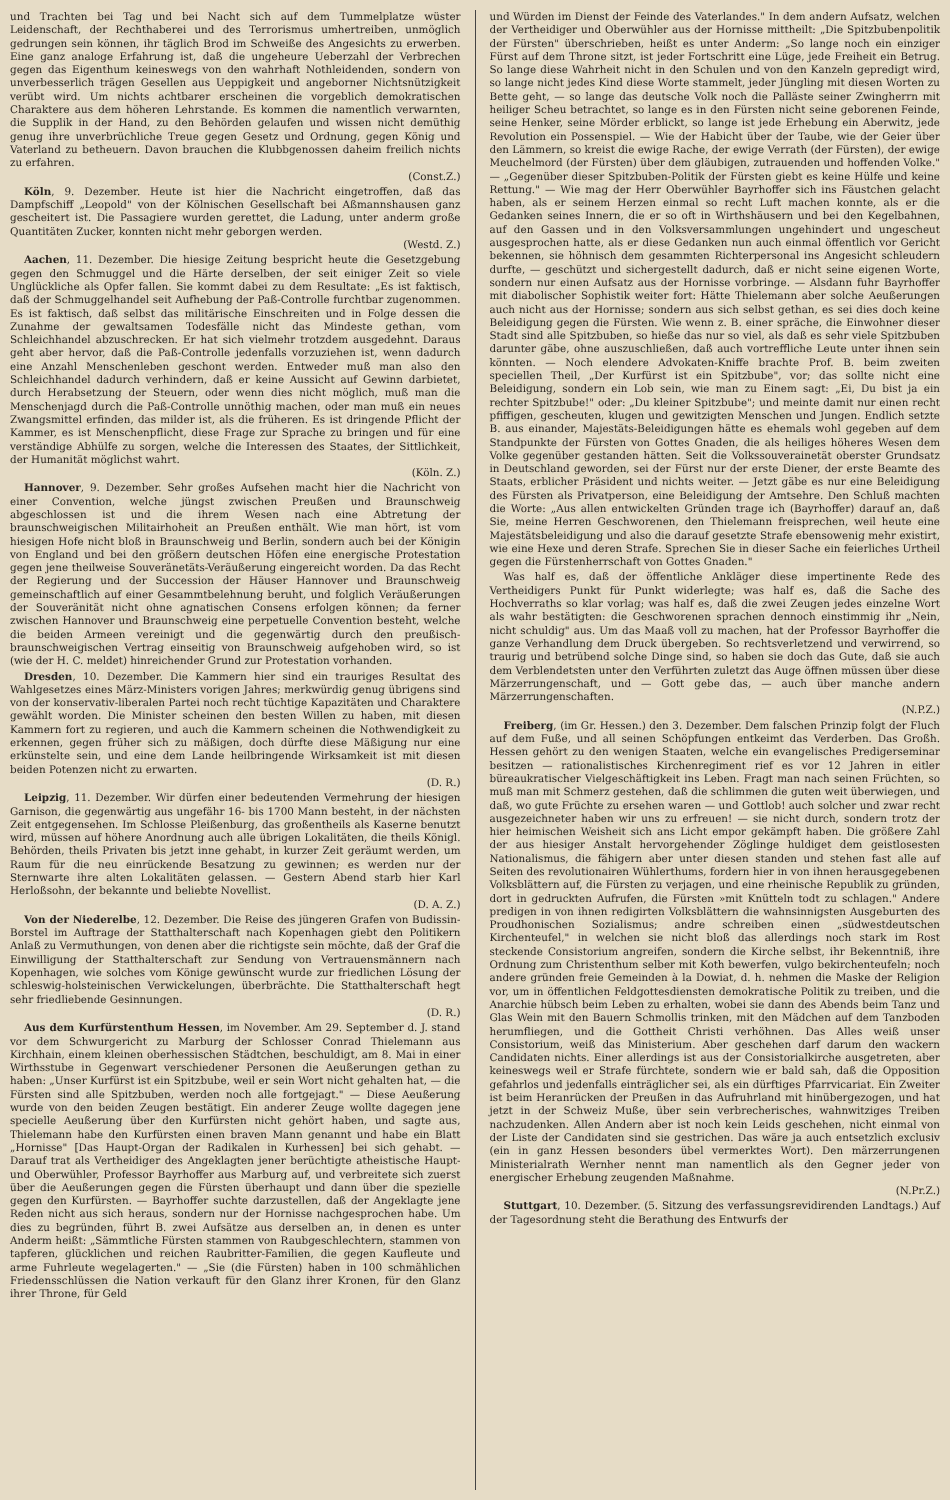und Trachten bei Tag und bei Nacht sich auf dem Tummelplatze wüster Leidenschaft, der Rechthaberei und des Terrorismus umhertreiben, unmöglich gedrungen sein können, ihr täglich Brod im Schweiße des Angesichts zu erwerben. Eine ganz analoge Erfahrung ist, daß die ungeheure Ueberzahl der Verbrechen gegen das Eigenthum keineswegs von den wahrhaft Nothleidenden, sondern von unverbesserlich trägen Gesellen aus Ueppigkeit und angeborner Nichtsnützigkeit verübt wird. Um nichts achtbarer erscheinen die vorgeblich demokratischen Charaktere aus dem höheren Lehrstande. Es kommen die namentlich verwarnten, die Supplik in der Hand, zu den Behörden gelaufen und wissen nicht demüthig genug ihre unverbrüchliche Treue gegen Gesetz und Ordnung, gegen König und Vaterland zu betheuern. Davon brauchen die Klubbgenossen daheim freilich nichts zu erfahren.
(Const.Z.)
Köln, 9. Dezember. Heute ist hier die Nachricht eingetroffen, daß das Dampfschiff „Leopold" von der Kölnischen Gesellschaft bei Aßmannshausen ganz gescheitert ist. Die Passagiere wurden gerettet, die Ladung, unter anderm große Quantitäten Zucker, konnten nicht mehr geborgen werden.
(Westd. Z.)
Aachen, 11. Dezember. Die hiesige Zeitung bespricht heute die Gesetzgebung gegen den Schmuggel und die Härte derselben, der seit einiger Zeit so viele Unglückliche als Opfer fallen. Sie kommt dabei zu dem Resultate: „Es ist faktisch, daß der Schmuggelhandel seit Aufhebung der Paß-Controlle furchtbar zugenommen. Es ist faktisch, daß selbst das militärische Einschreiten und in Folge dessen die Zunahme der gewaltsamen Todesfälle nicht das Mindeste gethan, vom Schleichhandel abzuschrecken. Er hat sich vielmehr trotzdem ausgedehnt. Daraus geht aber hervor, daß die Paß-Controlle jedenfalls vorzuziehen ist, wenn dadurch eine Anzahl Menschenleben geschont werden. Entweder muß man also den Schleichhandel dadurch verhindern, daß er keine Aussicht auf Gewinn darbietet, durch Herabsetzung der Steuern, oder wenn dies nicht möglich, muß man die Menschenjagd durch die Paß-Controlle unnöthig machen, oder man muß ein neues Zwangsmittel erfinden, das milder ist, als die früheren. Es ist dringende Pflicht der Kammer, es ist Menschenpflicht, diese Frage zur Sprache zu bringen und für eine verständige Abhülfe zu sorgen, welche die Interessen des Staates, der Sittlichkeit, der Humanität möglichst wahrt.
(Köln. Z.)
Hannover, 9. Dezember. Sehr großes Aufsehen macht hier die Nachricht von einer Convention, welche jüngst zwischen Preußen und Braunschweig abgeschlossen ist und die ihrem Wesen nach eine Abtretung der braunschweigischen Militairhoheit an Preußen enthält. Wie man hört, ist vom hiesigen Hofe nicht bloß in Braunschweig und Berlin, sondern auch bei der Königin von England und bei den größern deutschen Höfen eine energische Protestation gegen jene theilweise Souveränetäts-Veräußerung eingereicht worden. Da das Recht der Regierung und der Succession der Häuser Hannover und Braunschweig gemeinschaftlich auf einer Gesammtbelehnung beruht, und folglich Veräußerungen der Souveränität nicht ohne agnatischen Consens erfolgen können; da ferner zwischen Hannover und Braunschweig eine perpetuelle Convention besteht, welche die beiden Armeen vereinigt und die gegenwärtig durch den preußisch-braunschweigischen Vertrag einseitig von Braunschweig aufgehoben wird, so ist (wie der H. C. meldet) hinreichender Grund zur Protestation vorhanden.
Dresden, 10. Dezember. Die Kammern hier sind ein trauriges Resultat des Wahlgesetzes eines März-Ministers vorigen Jahres; merkwürdig genug übrigens sind von der konservativ-liberalen Partei noch recht tüchtige Kapazitäten und Charaktere gewählt worden. Die Minister scheinen den besten Willen zu haben, mit diesen Kammern fort zu regieren, und auch die Kammern scheinen die Nothwendigkeit zu erkennen, gegen früher sich zu mäßigen, doch dürfte diese Mäßigung nur eine erkünstelte sein, und eine dem Lande heilbringende Wirksamkeit ist mit diesen beiden Potenzen nicht zu erwarten.
(D. R.)
Leipzig, 11. Dezember. Wir dürfen einer bedeutenden Vermehrung der hiesigen Garnison, die gegenwärtig aus ungefähr 16- bis 1700 Mann besteht, in der nächsten Zeit entgegensehen. Im Schlosse Pleißenburg, das großentheils als Kaserne benutzt wird, müssen auf höhere Anordnung auch alle übrigen Lokalitäten, die theils Königl. Behörden, theils Privaten bis jetzt inne gehabt, in kurzer Zeit geräumt werden, um Raum für die neu einrückende Besatzung zu gewinnen; es werden nur der Sternwarte ihre alten Lokalitäten gelassen. — Gestern Abend starb hier Karl Herloßsohn, der bekannte und beliebte Novellist.
(D. A. Z.)
Von der Niederelbe, 12. Dezember. Die Reise des jüngeren Grafen von Budissin-Borstel im Auftrage der Statthalterschaft nach Kopenhagen giebt den Politikern Anlaß zu Vermuthungen, von denen aber die richtigste sein möchte, daß der Graf die Einwilligung der Statthalterschaft zur Sendung von Vertrauensmännern nach Kopenhagen, wie solches vom Könige gewünscht wurde zur friedlichen Lösung der schleswig-holsteinischen Verwickelungen, überbrächte. Die Statthalterschaft hegt sehr friedliebende Gesinnungen.
(D. R.)
Aus dem Kurfürstenthum Hessen, im November. Am 29. September d. J. stand vor dem Schwurgericht zu Marburg der Schlosser Conrad Thielemann aus Kirchhain, einem kleinen oberhessischen Städtchen, beschuldigt, am 8. Mai in einer Wirthsstube in Gegenwart verschiedener Personen die Aeußerungen gethan zu haben: „Unser Kurfürst ist ein Spitzbube, weil er sein Wort nicht gehalten hat, — die Fürsten sind alle Spitzbuben, werden noch alle fortgejagt." — Diese Aeußerung wurde von den beiden Zeugen bestätigt. Ein anderer Zeuge wollte dagegen jene specielle Aeußerung über den Kurfürsten nicht gehört haben, und sagte aus, Thielemann habe den Kurfürsten einen braven Mann genannt und habe ein Blatt „Hornisse" [Das Haupt-Organ der Radikalen in Kurhessen] bei sich gehabt. — Darauf trat als Vertheidiger des Angeklagten jener berüchtigte atheistische Haupt- und Oberwühler, Professor Bayrhoffer aus Marburg auf, und verbreitete sich zuerst über die Aeußerungen gegen die Fürsten überhaupt und dann über die spezielle gegen den Kurfürsten. — Bayrhoffer suchte darzustellen, daß der Angeklagte jene Reden nicht aus sich heraus, sondern nur der Hornisse nachgesprochen habe. Um dies zu begründen, führt B. zwei Aufsätze aus derselben an, in denen es unter Anderm heißt: „Sämmtliche Fürsten stammen von Raubgeschlechtern, stammen von tapferen, glücklichen und reichen Raubritter-Familien, die gegen Kaufleute und arme Fuhrleute wegelagerten." — „Sie (die Fürsten) haben in 100 schmählichen Friedensschlüssen die Nation verkauft für den Glanz ihrer Kronen, für den Glanz ihrer Throne, für Geld
und Würden im Dienst der Feinde des Vaterlandes." In dem andern Aufsatz, welchen der Vertheidiger und Oberwühler aus der Hornisse mittheilt: „Die Spitzbubenpolitik der Fürsten" überschrieben, heißt es unter Anderm: „So lange noch ein einziger Fürst auf dem Throne sitzt, ist jeder Fortschritt eine Lüge, jede Freiheit ein Betrug. So lange diese Wahrheit nicht in den Schulen und von den Kanzeln gepredigt wird, so lange nicht jedes Kind diese Worte stammelt, jeder Jüngling mit diesen Worten zu Bette geht, — so lange das deutsche Volk noch die Palläste seiner Zwingherrn mit heiliger Scheu betrachtet, so lange es in den Fürsten nicht seine geborenen Feinde, seine Henker, seine Mörder erblickt, so lange ist jede Erhebung ein Aberwitz, jede Revolution ein Possenspiel. — Wie der Habicht über der Taube, wie der Geier über den Lämmern, so kreist die ewige Rache, der ewige Verrath (der Fürsten), der ewige Meuchelmord (der Fürsten) über dem gläubigen, zutrauenden und hoffenden Volke." — „Gegenüber dieser Spitzbuben-Politik der Fürsten giebt es keine Hülfe und keine Rettung." — Wie mag der Herr Oberwühler Bayrhoffer sich ins Fäustchen gelacht haben, als er seinem Herzen einmal so recht Luft machen konnte, als er die Gedanken seines Innern, die er so oft in Wirthshäusern und bei den Kegelbahnen, auf den Gassen und in den Volksversammlungen ungehindert und ungescheut ausgesprochen hatte, als er diese Gedanken nun auch einmal öffentlich vor Gericht bekennen, sie höhnisch dem gesammten Richterpersonal ins Angesicht schleudern durfte, — geschützt und sichergestellt dadurch, daß er nicht seine eigenen Worte, sondern nur einen Aufsatz aus der Hornisse vorbringe. — Alsdann fuhr Bayrhoffer mit diabolischer Sophistik weiter fort: Hätte Thielemann aber solche Aeußerungen auch nicht aus der Hornisse; sondern aus sich selbst gethan, es sei dies doch keine Beleidigung gegen die Fürsten. Wie wenn z. B. einer spräche, die Einwohner dieser Stadt sind alle Spitzbuben, so hieße das nur so viel, als daß es sehr viele Spitzbuben darunter gäbe, ohne auszuschließen, daß auch vortreffliche Leute unter ihnen sein könnten. — Noch elendere Advokaten-Kniffe brachte Prof. B. beim zweiten speciellen Theil, „Der Kurfürst ist ein Spitzbube", vor; das sollte nicht eine Beleidigung, sondern ein Lob sein, wie man zu Einem sagt: „Ei, Du bist ja ein rechter Spitzbube!" oder: „Du kleiner Spitzbube"; und meinte damit nur einen recht pfiffigen, gescheuten, klugen und gewitzigten Menschen und Jungen. Endlich setzte B. aus einander, Majestäts-Beleidigungen hätte es ehemals wohl gegeben auf dem Standpunkte der Fürsten von Gottes Gnaden, die als heiliges höheres Wesen dem Volke gegenüber gestanden hätten. Seit die Volkssouverainetät oberster Grundsatz in Deutschland geworden, sei der Fürst nur der erste Diener, der erste Beamte des Staats, erblicher Präsident und nichts weiter. — Jetzt gäbe es nur eine Beleidigung des Fürsten als Privatperson, eine Beleidigung der Amtsehre. Den Schluß machten die Worte: „Aus allen entwickelten Gründen trage ich (Bayrhoffer) darauf an, daß Sie, meine Herren Geschworenen, den Thielemann freisprechen, weil heute eine Majestätsbeleidigung und also die darauf gesetzte Strafe ebensowenig mehr existirt, wie eine Hexe und deren Strafe. Sprechen Sie in dieser Sache ein feierliches Urtheil gegen die Fürstenherrschaft von Gottes Gnaden."
Was half es, daß der öffentliche Ankläger diese impertinente Rede des Vertheidigers Punkt für Punkt widerlegte; was half es, daß die Sache des Hochverraths so klar vorlag; was half es, daß die zwei Zeugen jedes einzelne Wort als wahr bestätigten: die Geschworenen sprachen dennoch einstimmig ihr „Nein, nicht schuldig" aus. Um das Maaß voll zu machen, hat der Professor Bayrhoffer die ganze Verhandlung dem Druck übergeben. So rechtsverletzend und verwirrend, so traurig und betrübend solche Dinge sind, so haben sie doch das Gute, daß sie auch dem Verblendetsten unter den Verführten zuletzt das Auge öffnen müssen über diese Märzerrungenschaft, und — Gott gebe das, — auch über manche andern Märzerrungenschaften.
(N.P.Z.)
Freiberg, (im Gr. Hessen.) den 3. Dezember. Dem falschen Prinzip folgt der Fluch auf dem Fuße, und all seinen Schöpfungen entkeimt das Verderben. Das Großh. Hessen gehört zu den wenigen Staaten, welche ein evangelisches Predigerseminar besitzen — rationalistisches Kirchenregiment rief es vor 12 Jahren in eitler büreaukratischer Vielgeschäftigkeit ins Leben. Fragt man nach seinen Früchten, so muß man mit Schmerz gestehen, daß die schlimmen die guten weit überwiegen, und daß, wo gute Früchte zu ersehen waren — und Gottlob! auch solcher und zwar recht ausgezeichneter haben wir uns zu erfreuen! — sie nicht durch, sondern trotz der hier heimischen Weisheit sich ans Licht empor gekämpft haben. Die größere Zahl der aus hiesiger Anstalt hervorgehender Zöglinge huldiget dem geistlosesten Nationalismus, die fähigern aber unter diesen standen und stehen fast alle auf Seiten des revolutionairen Wühlerthums, fordern hier in von ihnen herausgegebenen Volksblättern auf, die Fürsten zu verjagen, und eine rheinische Republik zu gründen, dort in gedruckten Aufrufen, die Fürsten »mit Knütteln todt zu schlagen." Andere predigen in von ihnen redigirten Volksblättern die wahnsinnigsten Ausgeburten des Proudhonischen Sozialismus; andre schreiben einen „südwestdeutschen Kirchenteufel," in welchen sie nicht bloß das allerdings noch stark im Rost steckende Consistorium angreifen, sondern die Kirche selbst, ihr Bekenntniß, ihre Ordnung zum Christenthum selber mit Koth bewerfen, vulgo bekirchenteufeln; noch andere gründen freie Gemeinden à la Dowiat, d. h. nehmen die Maske der Religion vor, um in öffentlichen Feldgottesdiensten demokratische Politik zu treiben, und die Anarchie hübsch beim Leben zu erhalten, wobei sie dann des Abends beim Tanz und Glas Wein mit den Bauern Schmollis trinken, mit den Mädchen auf dem Tanzboden herumfliegen, und die Gottheit Christi verhöhnen. Das Alles weiß unser Consistorium, weiß das Ministerium. Aber geschehen darf darum den wackern Candidaten nichts. Einer allerdings ist aus der Consistorialkirche ausgetreten, aber keineswegs weil er Strafe fürchtete, sondern wie er bald sah, daß die Opposition gefahrlos und jedenfalls einträglicher sei, als ein dürftiges Pfarrvicariat. Ein Zweiter ist beim Heranrücken der Preußen in das Aufruhrland mit hinübergezogen, und hat jetzt in der Schweiz Muße, über sein verbrecherisches, wahnwitziges Treiben nachzudenken. Allen Andern aber ist noch kein Leids geschehen, nicht einmal von der Liste der Candidaten sind sie gestrichen. Das wäre ja auch entsetzlich exclusiv (ein in ganz Hessen besonders übel vermerktes Wort). Den märzerrungenen Ministerialrath Wernher nennt man namentlich als den Gegner jeder von energischer Erhebung zeugenden Maßnahme.
(N.Pr.Z.)
Stuttgart, 10. Dezember. (5. Sitzung des verfassungsrevidirenden Landtags.) Auf der Tagesordnung steht die Berathung des Entwurfs der